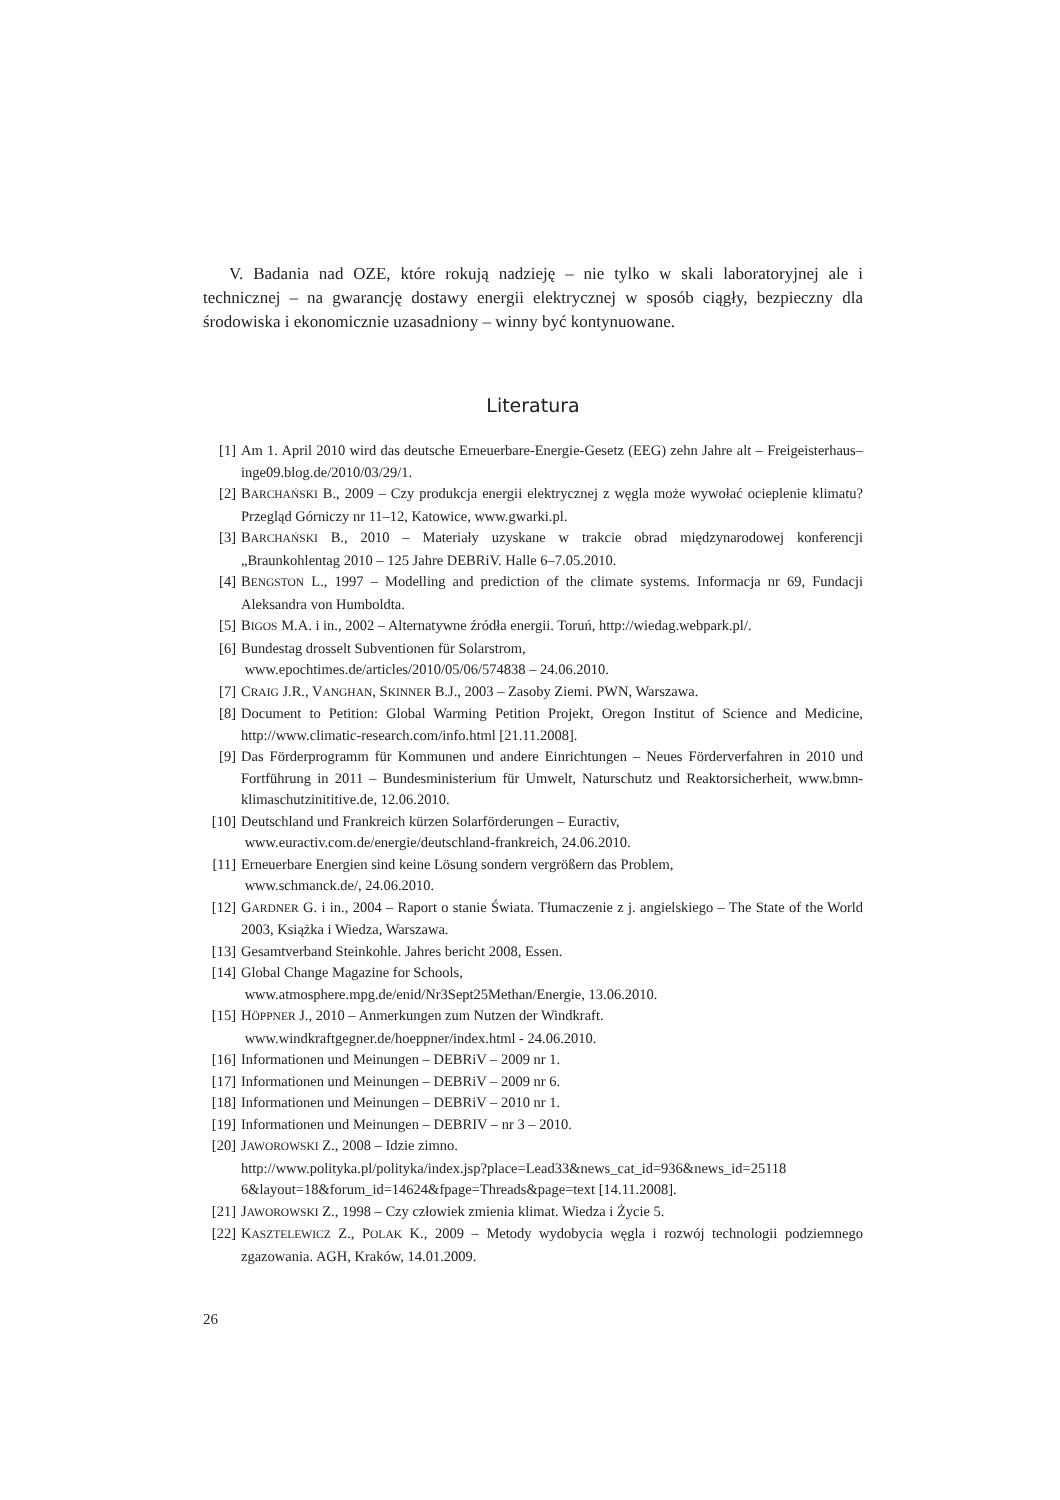V. Badania nad OZE, które rokują nadzieję – nie tylko w skali laboratoryjnej ale i technicznej – na gwarancję dostawy energii elektrycznej w sposób ciągły, bezpieczny dla środowiska i ekonomicznie uzasadniony – winny być kontynuowane.
Literatura
[1] Am 1. April 2010 wird das deutsche Erneuerbare-Energie-Gesetz (EEG) zehn Jahre alt – Freigeisterhaus–inge09.blog.de/2010/03/29/1.
[2] BARCHAŃSKI B., 2009 – Czy produkcja energii elektrycznej z węgla może wywołać ocieplenie klimatu? Przegląd Górniczy nr 11–12, Katowice, www.gwarki.pl.
[3] BARCHAŃSKI B., 2010 – Materiały uzyskane w trakcie obrad międzynarodowej konferencji „Braunkohlentag 2010 – 125 Jahre DEBRiV. Halle 6–7.05.2010.
[4] BENGSTON L., 1997 – Modelling and prediction of the climate systems. Informacja nr 69, Fundacji Aleksandra von Humboldta.
[5] BIGOS M.A. i in., 2002 – Alternatywne źródła energii. Toruń, http://wiedag.webpark.pl/.
[6] Bundestag drosselt Subventionen für Solarstrom,
www.epochtimes.de/articles/2010/05/06/574838 – 24.06.2010.
[7] CRAIG J.R., VANGHAN, SKINNER B.J., 2003 – Zasoby Ziemi. PWN, Warszawa.
[8] Document to Petition: Global Warming Petition Projekt, Oregon Institut of Science and Medicine, http://www.climatic-research.com/info.html [21.11.2008].
[9] Das Förderprogramm für Kommunen und andere Einrichtungen – Neues Förderverfahren in 2010 und Fortführung in 2011 – Bundesministerium für Umwelt, Naturschutz und Reaktorsicherheit, www.bmn-klimaschutzinititive.de, 12.06.2010.
[10] Deutschland und Frankreich kürzen Solarförderungen – Euractiv,
www.euractiv.com.de/energie/deutschland-frankreich, 24.06.2010.
[11] Erneuerbare Energien sind keine Lösung sondern vergrößern das Problem,
www.schmanck.de/, 24.06.2010.
[12] GARDNER G. i in., 2004 – Raport o stanie Świata. Tłumaczenie z j. angielskiego – The State of the World 2003, Książka i Wiedza, Warszawa.
[13] Gesamtverband Steinkohle. Jahres bericht 2008, Essen.
[14] Global Change Magazine for Schools,
www.atmosphere.mpg.de/enid/Nr3Sept25Methan/Energie, 13.06.2010.
[15] HÖPPNER J., 2010 – Anmerkungen zum Nutzen der Windkraft.
www.windkraftgegner.de/hoeppner/index.html - 24.06.2010.
[16] Informationen und Meinungen – DEBRiV – 2009 nr 1.
[17] Informationen und Meinungen – DEBRiV – 2009 nr 6.
[18] Informationen und Meinungen – DEBRiV – 2010 nr 1.
[19] Informationen und Meinungen – DEBRIV – nr 3 – 2010.
[20] JAWOROWSKI Z., 2008 – Idzie zimno.
http://www.polityka.pl/polityka/index.jsp?place=Lead33&news_cat_id=936&news_id=25118 6&layout=18&forum_id=14624&fpage=Threads&page=text [14.11.2008].
[21] JAWOROWSKI Z., 1998 – Czy człowiek zmienia klimat. Wiedza i Życie 5.
[22] KASZTELEWICZ Z., POLAK K., 2009 – Metody wydobycia węgla i rozwój technologii podziemnego zgazowania. AGH, Kraków, 14.01.2009.
26